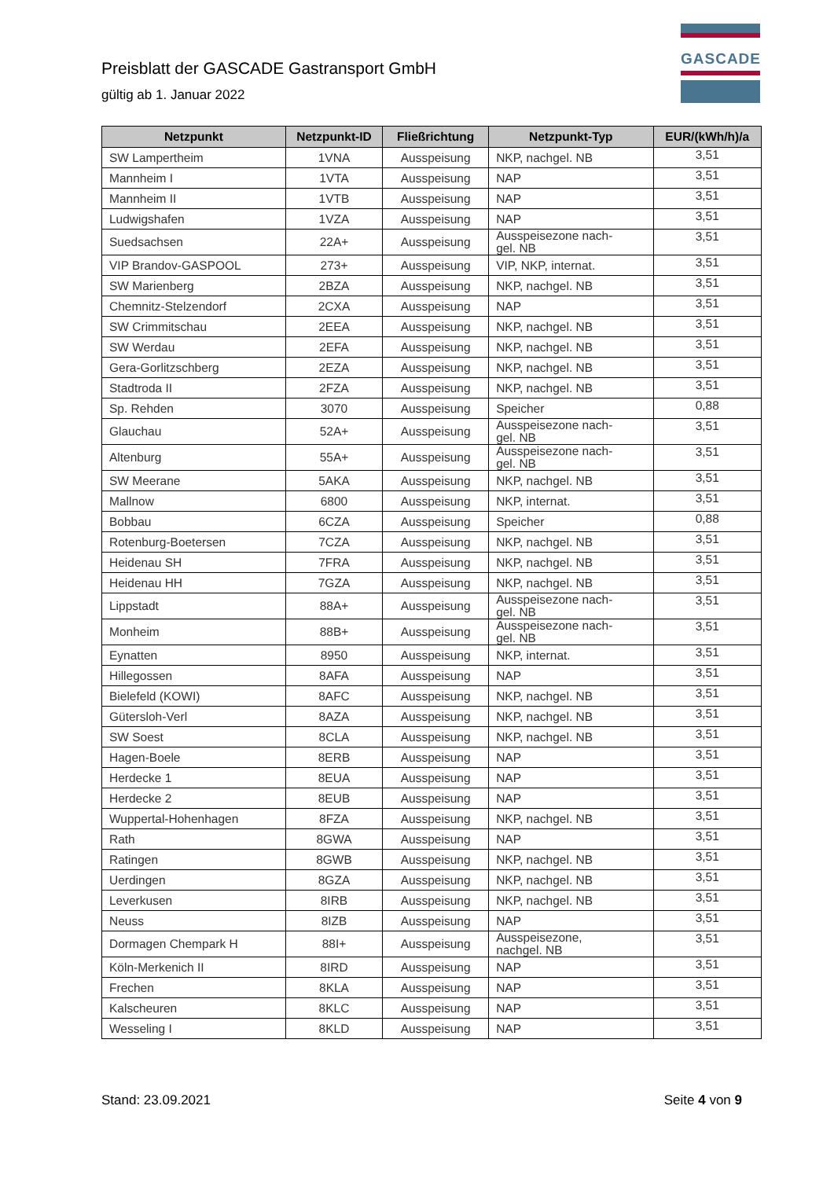Preisblatt der GASCADE Gastransport GmbH
gültig ab 1. Januar 2022
GASCADE
| Netzpunkt | Netzpunkt-ID | Fließrichtung | Netzpunkt-Typ | EUR/(kWh/h)/a |
| --- | --- | --- | --- | --- |
| SW Lampertheim | 1VNA | Ausspeisung | NKP, nachgel. NB | 3,51 |
| Mannheim I | 1VTA | Ausspeisung | NAP | 3,51 |
| Mannheim II | 1VTB | Ausspeisung | NAP | 3,51 |
| Ludwigshafen | 1VZA | Ausspeisung | NAP | 3,51 |
| Suedsachsen | 22A+ | Ausspeisung | Ausspeisezone nach- gel. NB | 3,51 |
| VIP Brandov-GASPOOL | 273+ | Ausspeisung | VIP, NKP, internat. | 3,51 |
| SW Marienberg | 2BZA | Ausspeisung | NKP, nachgel. NB | 3,51 |
| Chemnitz-Stelzendorf | 2CXA | Ausspeisung | NAP | 3,51 |
| SW Crimmitschau | 2EEA | Ausspeisung | NKP, nachgel. NB | 3,51 |
| SW Werdau | 2EFA | Ausspeisung | NKP, nachgel. NB | 3,51 |
| Gera-Gorlitzschberg | 2EZA | Ausspeisung | NKP, nachgel. NB | 3,51 |
| Stadtroda II | 2FZA | Ausspeisung | NKP, nachgel. NB | 3,51 |
| Sp. Rehden | 3070 | Ausspeisung | Speicher | 0,88 |
| Glauchau | 52A+ | Ausspeisung | Ausspeisezone nach- gel. NB | 3,51 |
| Altenburg | 55A+ | Ausspeisung | Ausspeisezone nach- gel. NB | 3,51 |
| SW Meerane | 5AKA | Ausspeisung | NKP, nachgel. NB | 3,51 |
| Mallnow | 6800 | Ausspeisung | NKP, internat. | 3,51 |
| Bobbau | 6CZA | Ausspeisung | Speicher | 0,88 |
| Rotenburg-Boetersen | 7CZA | Ausspeisung | NKP, nachgel. NB | 3,51 |
| Heidenau SH | 7FRA | Ausspeisung | NKP, nachgel. NB | 3,51 |
| Heidenau HH | 7GZA | Ausspeisung | NKP, nachgel. NB | 3,51 |
| Lippstadt | 88A+ | Ausspeisung | Ausspeisezone nach- gel. NB | 3,51 |
| Monheim | 88B+ | Ausspeisung | Ausspeisezone nach- gel. NB | 3,51 |
| Eynatten | 8950 | Ausspeisung | NKP, internat. | 3,51 |
| Hillegossen | 8AFA | Ausspeisung | NAP | 3,51 |
| Bielefeld (KOWI) | 8AFC | Ausspeisung | NKP, nachgel. NB | 3,51 |
| Gütersloh-Verl | 8AZA | Ausspeisung | NKP, nachgel. NB | 3,51 |
| SW Soest | 8CLA | Ausspeisung | NKP, nachgel. NB | 3,51 |
| Hagen-Boele | 8ERB | Ausspeisung | NAP | 3,51 |
| Herdecke 1 | 8EUA | Ausspeisung | NAP | 3,51 |
| Herdecke 2 | 8EUB | Ausspeisung | NAP | 3,51 |
| Wuppertal-Hohenhagen | 8FZA | Ausspeisung | NKP, nachgel. NB | 3,51 |
| Rath | 8GWA | Ausspeisung | NAP | 3,51 |
| Ratingen | 8GWB | Ausspeisung | NKP, nachgel. NB | 3,51 |
| Uerdingen | 8GZA | Ausspeisung | NKP, nachgel. NB | 3,51 |
| Leverkusen | 8IRB | Ausspeisung | NKP, nachgel. NB | 3,51 |
| Neuss | 8IZB | Ausspeisung | NAP | 3,51 |
| Dormagen Chempark H | 88I+ | Ausspeisung | Ausspeisezone, nachgel. NB | 3,51 |
| Köln-Merkenich II | 8IRD | Ausspeisung | NAP | 3,51 |
| Frechen | 8KLA | Ausspeisung | NAP | 3,51 |
| Kalscheuren | 8KLC | Ausspeisung | NAP | 3,51 |
| Wesseling I | 8KLD | Ausspeisung | NAP | 3,51 |
Stand: 23.09.2021 Seite 4 von 9